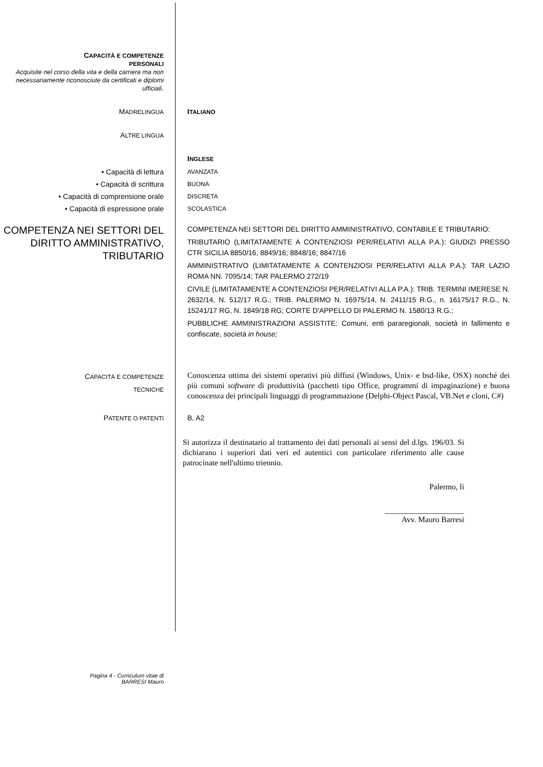CAPACITÀ E COMPETENZE
PERSONALI
Acquisite nel corso della vita e della carriera ma non necessariamente riconosciute da certificati e diplomi ufficiali.
MADRELINGUA
ITALIANO
ALTRE LINGUA
INGLESE
• Capacità di lettura
• Capacità di scrittura
• Capacità di comprensione orale
• Capacità di espressione orale
AVANZATA
BUONA
DISCRETA
SCOLASTICA
COMPETENZA NEI SETTORI DEL DIRITTO AMMINISTRATIVO, TRIBUTARIO
COMPETENZA NEI SETTORI DEL DIRITTO AMMINISTRATIVO, CONTABILE E TRIBUTARIO:
TRIBUTARIO (LIMITATAMENTE A CONTENZIOSI PER/RELATIVI ALLA P.A.): GIUDIZI PRESSO CTR SICILIA 8850/16, 8849/16; 8848/16; 8847/16
AMMINISTRATIVO (LIMITATAMENTE A CONTENZIOSI PER/RELATIVI ALLA P.A.): TAR LAZIO ROMA NN. 7095/14; TAR PALERMO 272/19
CIVILE (LIMITATAMENTE A CONTENZIOSI PER/RELATIVI ALLA P.A.): TRIB. TERMINI IMERESE N. 2632/14, N. 512/17 R.G.; TRIB. PALERMO N. 16975/14, N. 2411/15 R.G., n. 16175/17 R.G., N. 15241/17 RG, N. 1849/18 RG; CORTE D'APPELLO DI PALERMO N. 1580/13 R.G.;
PUBBLICHE AMMINISTRAZIONI ASSISTITE: Comuni, enti pararegionali, società in fallimento e confiscate, società in house;
CAPACITÀ E COMPETENZE
TECNICHE
Conoscenza ottima dei sistemi operativi più diffusi (Windows, Unix- e bsd-like, OSX) nonché dei più comuni software di produttività (pacchetti tipo Office, programmi di impaginazione) e buona conoscenza dei principali linguaggi di programmazione (Delphi-Object Pascal, VB.Net e cloni, C#)
PATENTE O PATENTI
B, A2
Si autorizza il destinatario al trattamento dei dati personali ai sensi del d.lgs. 196/03. Si dichiarano i superiori dati veri ed autentici con particolare riferimento alle cause patrocinate nell'ultimo triennio.
Palermo, lì
____________________
Avv. Mauro Barresi
Pagina 4 - Curriculum vitae di
BARRESI Mauro